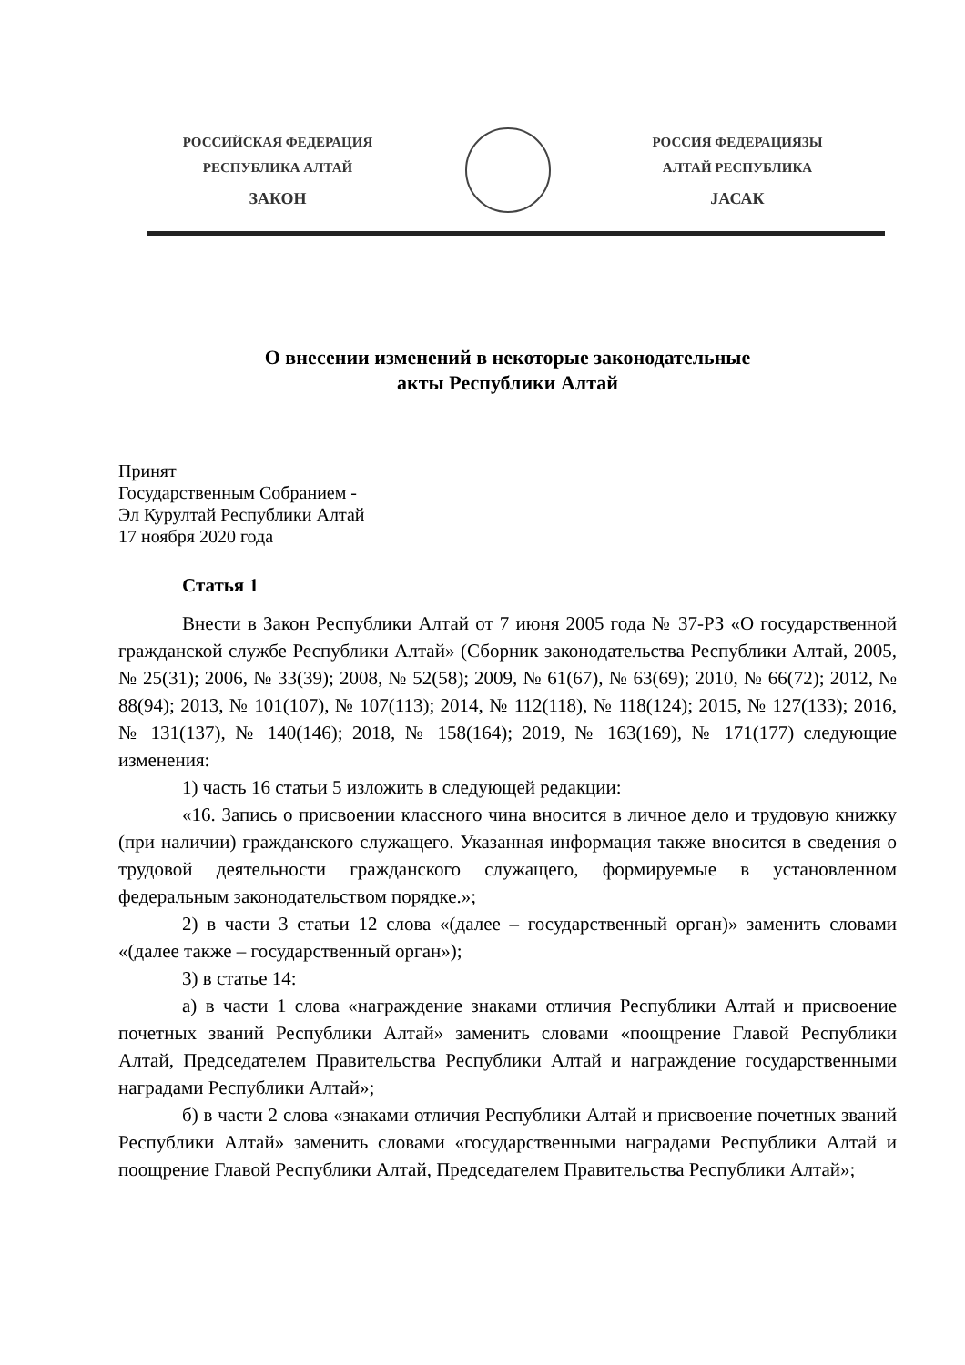РОССИЙСКАЯ ФЕДЕРАЦИЯ
РЕСПУБЛИКА АЛТАЙ
ЗАКОН
РОССИЯ ФЕДЕРАЦИЯЗЫ
АЛТАЙ РЕСПУБЛИКА
JАСАК
О внесении изменений в некоторые законодательные
акты Республики Алтай
Принят
Государственным Собранием -
Эл Курултай Республики Алтай
17 ноября 2020 года
Статья 1
Внести в Закон Республики Алтай от 7 июня 2005 года № 37-РЗ «О государственной гражданской службе Республики Алтай» (Сборник законодательства Республики Алтай, 2005, № 25(31); 2006, № 33(39); 2008, № 52(58); 2009, № 61(67), № 63(69); 2010, № 66(72); 2012, № 88(94); 2013, № 101(107), № 107(113); 2014, № 112(118), № 118(124); 2015, № 127(133); 2016, № 131(137), № 140(146); 2018, № 158(164); 2019, № 163(169), № 171(177) следующие изменения:
1) часть 16 статьи 5 изложить в следующей редакции:
«16. Запись о присвоении классного чина вносится в личное дело и трудовую книжку (при наличии) гражданского служащего. Указанная информация также вносится в сведения о трудовой деятельности гражданского служащего, формируемые в установленном федеральным законодательством порядке.»;
2) в части 3 статьи 12 слова «(далее – государственный орган)» заменить словами «(далее также – государственный орган»);
3) в статье 14:
а) в части 1 слова «награждение знаками отличия Республики Алтай и присвоение почетных званий Республики Алтай» заменить словами «поощрение Главой Республики Алтай, Председателем Правительства Республики Алтай и награждение государственными наградами Республики Алтай»;
б) в части 2 слова «знаками отличия Республики Алтай и присвоение почетных званий Республики Алтай» заменить словами «государственными наградами Республики Алтай и поощрение Главой Республики Алтай, Председателем Правительства Республики Алтай»;